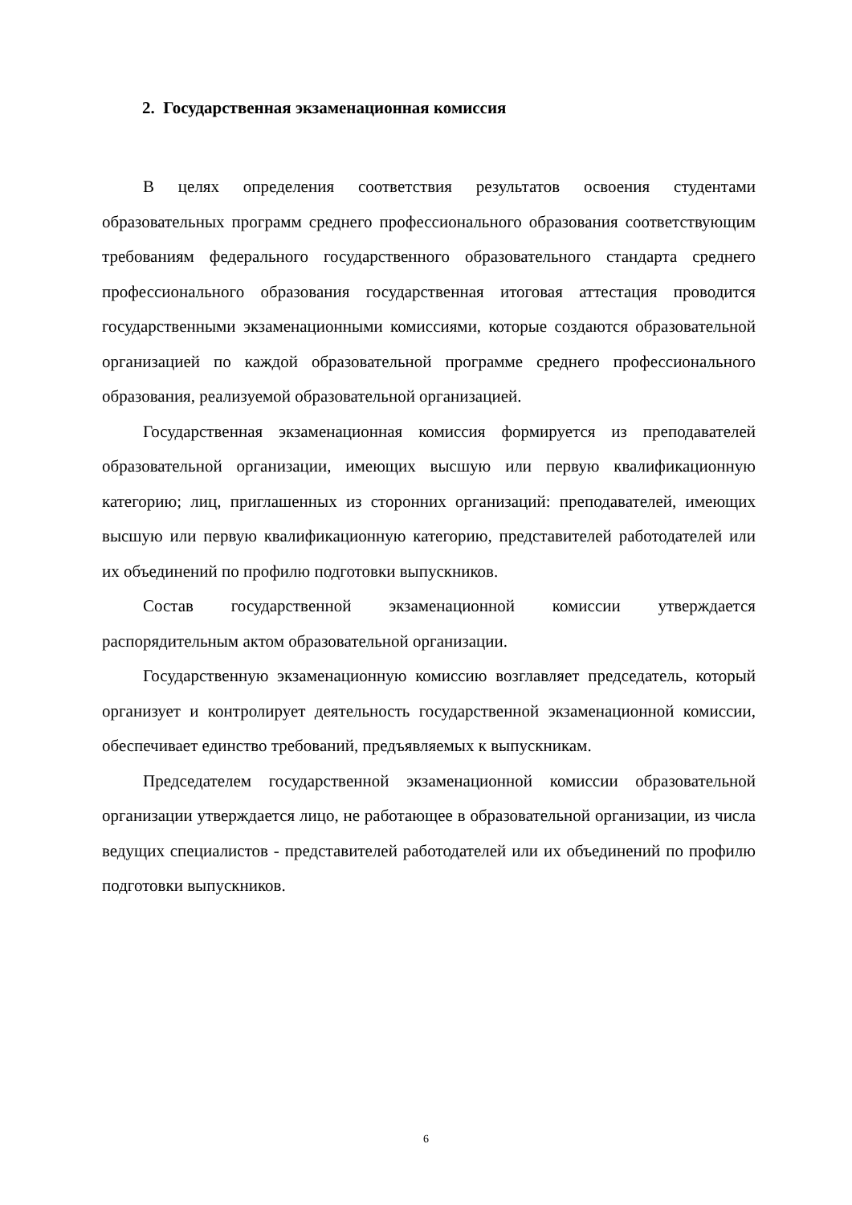2. Государственная экзаменационная комиссия
В целях определения соответствия результатов освоения студентами образовательных программ среднего профессионального образования соответствующим требованиям федерального государственного образовательного стандарта среднего профессионального образования государственная итоговая аттестация проводится государственными экзаменационными комиссиями, которые создаются образовательной организацией по каждой образовательной программе среднего профессионального образования, реализуемой образовательной организацией.
Государственная экзаменационная комиссия формируется из преподавателей образовательной организации, имеющих высшую или первую квалификационную категорию; лиц, приглашенных из сторонних организаций: преподавателей, имеющих высшую или первую квалификационную категорию, представителей работодателей или их объединений по профилю подготовки выпускников.
Состав государственной экзаменационной комиссии утверждается распорядительным актом образовательной организации.
Государственную экзаменационную комиссию возглавляет председатель, который организует и контролирует деятельность государственной экзаменационной комиссии, обеспечивает единство требований, предъявляемых к выпускникам.
Председателем государственной экзаменационной комиссии образовательной организации утверждается лицо, не работающее в образовательной организации, из числа ведущих специалистов - представителей работодателей или их объединений по профилю подготовки выпускников.
6